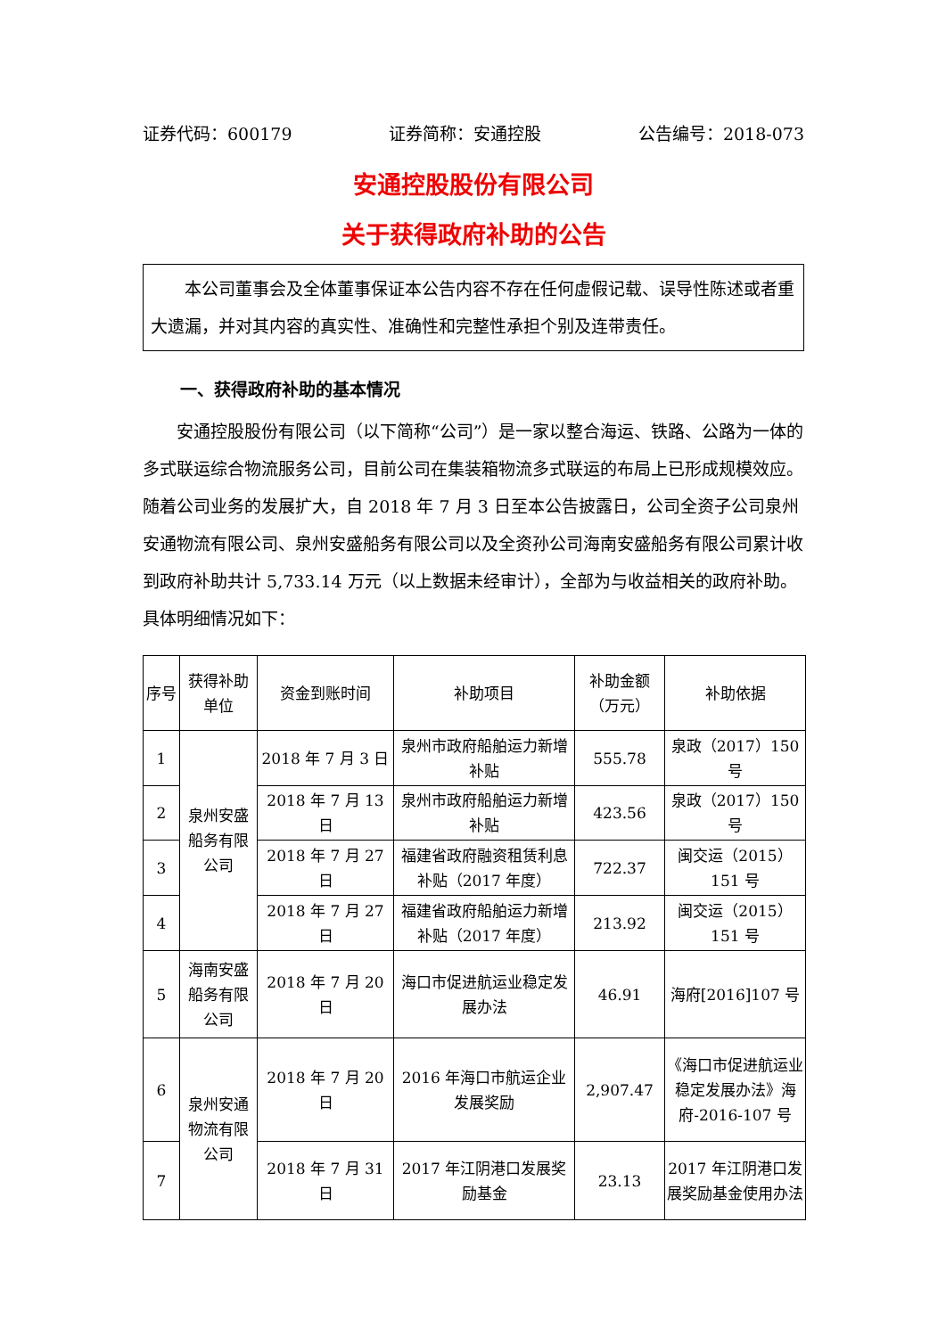证券代码：600179 证券简称：安通控股 公告编号：2018-073
安通控股股份有限公司
关于获得政府补助的公告
本公司董事会及全体董事保证本公告内容不存在任何虚假记载、误导性陈述或者重大遗漏，并对其内容的真实性、准确性和完整性承担个别及连带责任。
一、获得政府补助的基本情况
安通控股股份有限公司（以下简称“公司”）是一家以整合海运、铁路、公路为一体的多式联运综合物流服务公司，目前公司在集装箱物流多式联运的布局上已形成规模效应。随着公司业务的发展扩大，自 2018 年 7 月 3 日至本公告披露日，公司全资子公司泉州安通物流有限公司、泉州安盛船务有限公司以及全资孙公司海南安盛船务有限公司累计收到政府补助共计 5,733.14 万元（以上数据未经审计），全部为与收益相关的政府补助。具体明细情况如下：
| 序号 | 获得补助单位 | 资金到账时间 | 补助项目 | 补助金额（万元） | 补助依据 |
| --- | --- | --- | --- | --- | --- |
| 1 | 泉州安盛船务有限公司 | 2018 年 7 月 3 日 | 泉州市政府船舶运力新增补贴 | 555.78 | 泉政（2017）150 号 |
| 2 | | 2018 年 7 月 13 日 | 泉州市政府船舶运力新增补贴 | 423.56 | 泉政（2017）150 号 |
| 3 | | 2018 年 7 月 27 日 | 福建省政府融资租赁利息补贴（2017 年度） | 722.37 | 闽交运（2015）151 号 |
| 4 | | 2018 年 7 月 27 日 | 福建省政府船舶运力新增补贴（2017 年度） | 213.92 | 闽交运（2015）151 号 |
| 5 | 海南安盛船务有限公司 | 2018 年 7 月 20 日 | 海口市促进航运业稳定发展办法 | 46.91 | 海府[2016]107 号 |
| 6 | 泉州安通物流有限公司 | 2018 年 7 月 20 日 | 2016 年海口市航运企业发展奖励 | 2,907.47 | 《海口市促进航运业稳定发展办法》海府-2016-107 号 |
| 7 | | 2018 年 7 月 31 日 | 2017 年江阴港口发展奖励基金 | 23.13 | 2017 年江阴港口发展奖励基金使用办法 |